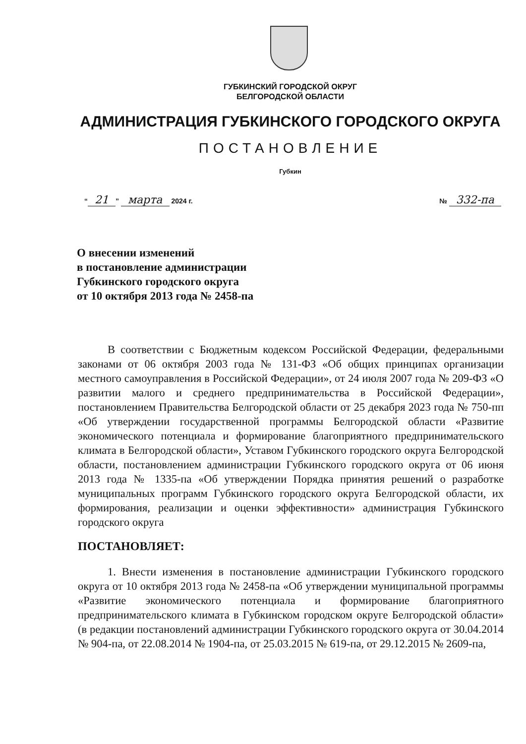ГУБКИНСКИЙ ГОРОДСКОЙ ОКРУГ
БЕЛГОРОДСКОЙ ОБЛАСТИ
АДМИНИСТРАЦИЯ ГУБКИНСКОГО ГОРОДСКОГО ОКРУГА
ПОСТАНОВЛЕНИЕ
Губкин
“21” марта 2024 г. № 332-па
О внесении изменений
в постановление администрации
Губкинского городского округа
от 10 октября 2013 года № 2458-па
В соответствии с Бюджетным кодексом Российской Федерации, федеральными законами от 06 октября 2003 года № 131-ФЗ «Об общих принципах организации местного самоуправления в Российской Федерации», от 24 июля 2007 года № 209-ФЗ «О развитии малого и среднего предпринимательства в Российской Федерации», постановлением Правительства Белгородской области от 25 декабря 2023 года № 750-пп «Об утверждении государственной программы Белгородской области «Развитие экономического потенциала и формирование благоприятного предпринимательского климата в Белгородской области», Уставом Губкинского городского округа Белгородской области, постановлением администрации Губкинского городского округа от 06 июня 2013 года № 1335-па «Об утверждении Порядка принятия решений о разработке муниципальных программ Губкинского городского округа Белгородской области, их формирования, реализации и оценки эффективности» администрация Губкинского городского округа
ПОСТАНОВЛЯЕТ:
1. Внести изменения в постановление администрации Губкинского городского округа от 10 октября 2013 года № 2458-па «Об утверждении муниципальной программы «Развитие экономического потенциала и формирование благоприятного предпринимательского климата в Губкинском городском округе Белгородской области» (в редакции постановлений администрации Губкинского городского округа от 30.04.2014 № 904-па, от 22.08.2014 № 1904-па, от 25.03.2015 № 619-па, от 29.12.2015 № 2609-па,